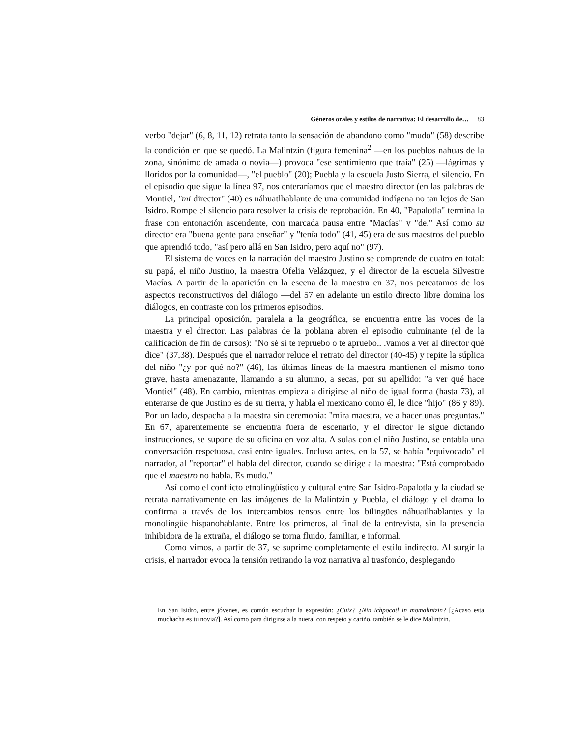Géneros orales y estilos de narrativa: El desarrollo de… 83
verbo "dejar" (6, 8, 11, 12) retrata tanto la sensación de abandono como "mudo" (58) describe la condición en que se quedó. La Malintzin (figura femenina<sup>2</sup> —en los pueblos nahuas de la zona, sinónimo de amada o novia—) provoca "ese sentimiento que traía" (25) —lágrimas y lloridos por la comunidad—, "el pueblo" (20); Puebla y la escuela Justo Sierra, el silencio. En el episodio que sigue la línea 97, nos enteraríamos que el maestro director (en las palabras de Montiel, "mi director" (40) es náhuatlhablante de una comunidad indígena no tan lejos de San Isidro. Rompe el silencio para resolver la crisis de reprobación. En 40, "Papalotla" termina la frase con entonación ascendente, con marcada pausa entre "Macías" y "de." Así como su director era "buena gente para enseñar" y "tenía todo" (41, 45) era de sus maestros del pueblo que aprendió todo, "así pero allá en San Isidro, pero aquí no" (97).
El sistema de voces en la narración del maestro Justino se comprende de cuatro en total: su papá, el niño Justino, la maestra Ofelia Velázquez, y el director de la escuela Silvestre Macías. A partir de la aparición en la escena de la maestra en 37, nos percatamos de los aspectos reconstructivos del diálogo —del 57 en adelante un estilo directo libre domina los diálogos, en contraste con los primeros episodios.
La principal oposición, paralela a la geográfica, se encuentra entre las voces de la maestra y el director. Las palabras de la poblana abren el episodio culminante (el de la calificación de fin de cursos): "No sé si te repruebo o te apruebo.. .vamos a ver al director qué dice" (37,38). Después que el narrador reluce el retrato del director (40-45) y repite la súplica del niño "¿y por qué no?" (46), las últimas líneas de la maestra mantienen el mismo tono grave, hasta amenazante, llamando a su alumno, a secas, por su apellido: "a ver qué hace Montiel" (48). En cambio, mientras empieza a dirigirse al niño de igual forma (hasta 73), al enterarse de que Justino es de su tierra, y habla el mexicano como él, le dice "hijo" (86 y 89). Por un lado, despacha a la maestra sin ceremonia: "mira maestra, ve a hacer unas preguntas." En 67, aparentemente se encuentra fuera de escenario, y el director le sigue dictando instrucciones, se supone de su oficina en voz alta. A solas con el niño Justino, se entabla una conversación respetuosa, casi entre iguales. Incluso antes, en la 57, se había "equivocado" el narrador, al "reportar" el habla del director, cuando se dirige a la maestra: "Está comprobado que el maestro no habla. Es mudo."
Así como el conflicto etnolingüístico y cultural entre San Isidro-Papalotla y la ciudad se retrata narrativamente en las imágenes de la Malintzin y Puebla, el diálogo y el drama lo confirma a través de los intercambios tensos entre los bilingües náhuatlhablantes y la monolingüe hispanohablante. Entre los primeros, al final de la entrevista, sin la presencia inhibidora de la extraña, el diálogo se torna fluido, familiar, e informal.
Como vimos, a partir de 37, se suprime completamente el estilo indirecto. Al surgir la crisis, el narrador evoca la tensión retirando la voz narrativa al trasfondo, desplegando
En San Isidro, entre jóvenes, es común escuchar la expresión: ¿Cuix? ¿Nin ichpocatl in momalintzin? [¿Acaso esta muchacha es tu novia?]. Así como para dirigirse a la nuera, con respeto y cariño, también se le dice Malintzin.